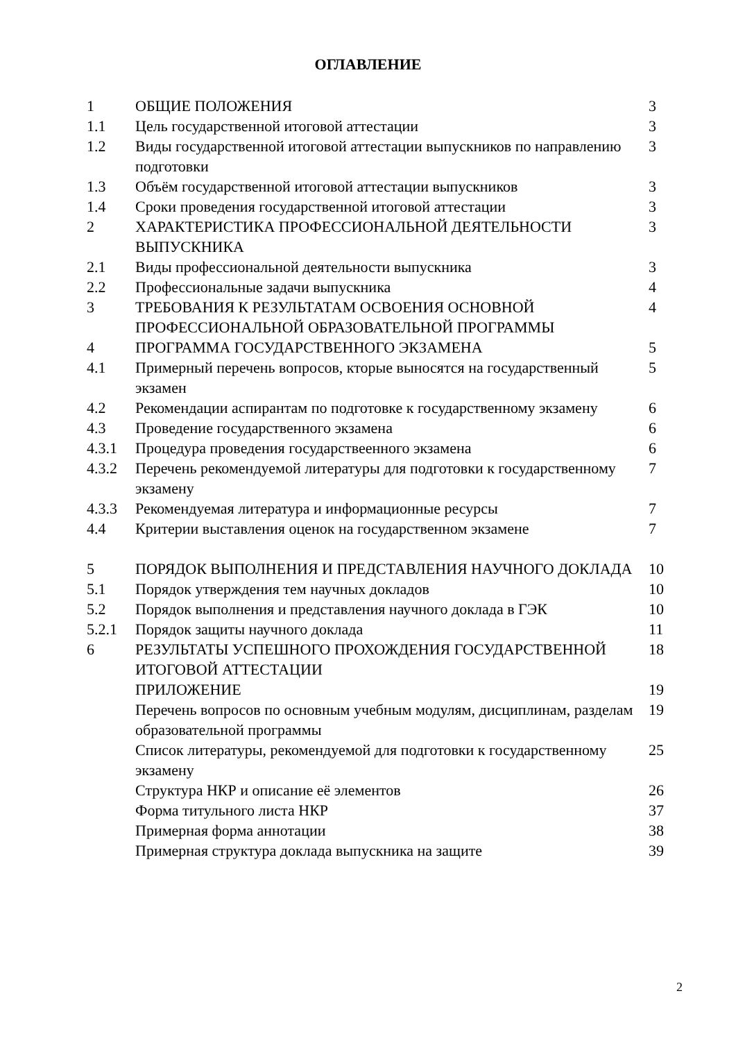ОГЛАВЛЕНИЕ
| 1 | ОБЩИЕ ПОЛОЖЕНИЯ | 3 |
| 1.1 | Цель государственной итоговой аттестации | 3 |
| 1.2 | Виды государственной итоговой аттестации выпускников по направлению подготовки | 3 |
| 1.3 | Объём государственной итоговой аттестации выпускников | 3 |
| 1.4 | Сроки проведения государственной итоговой аттестации | 3 |
| 2 | ХАРАКТЕРИСТИКА ПРОФЕССИОНАЛЬНОЙ ДЕЯТЕЛЬНОСТИ ВЫПУСКНИКА | 3 |
| 2.1 | Виды профессиональной деятельности выпускника | 3 |
| 2.2 | Профессиональные задачи выпускника | 4 |
| 3 | ТРЕБОВАНИЯ К РЕЗУЛЬТАТАМ ОСВОЕНИЯ ОСНОВНОЙ ПРОФЕССИОНАЛЬНОЙ ОБРАЗОВАТЕЛЬНОЙ ПРОГРАММЫ | 4 |
| 4 | ПРОГРАММА ГОСУДАРСТВЕННОГО ЭКЗАМЕНА | 5 |
| 4.1 | Примерный перечень вопросов, кторые выносятся на государственный экзамен | 5 |
| 4.2 | Рекомендации аспирантам по подготовке к государственному экзамену | 6 |
| 4.3 | Проведение государственного экзамена | 6 |
| 4.3.1 | Процедура проведения государствеенного экзамена | 6 |
| 4.3.2 | Перечень рекомендуемой литературы для подготовки к государственному экзамену | 7 |
| 4.3.3 | Рекомендуемая литература и информационные ресурсы | 7 |
| 4.4 | Критерии выставления оценок на государственном экзамене | 7 |
| 5 | ПОРЯДОК ВЫПОЛНЕНИЯ И ПРЕДСТАВЛЕНИЯ НАУЧНОГО ДОКЛАДА | 10 |
| 5.1 | Порядок утверждения тем научных докладов | 10 |
| 5.2 | Порядок выполнения и представления научного доклада в ГЭК | 10 |
| 5.2.1 | Порядок защиты научного доклада | 11 |
| 6 | РЕЗУЛЬТАТЫ УСПЕШНОГО ПРОХОЖДЕНИЯ ГОСУДАРСТВЕННОЙ ИТОГОВОЙ АТТЕСТАЦИИ | 18 |
| | ПРИЛОЖЕНИЕ | 19 |
| | Перечень вопросов по основным учебным модулям, дисциплинам, разделам образовательной программы | 19 |
| | Список литературы, рекомендуемой для подготовки к государственному экзамену | 25 |
| | Структура НКР и описание её элементов | 26 |
| | Форма титульного листа НКР | 37 |
| | Примерная форма аннотации | 38 |
| | Примерная структура доклада выпускника на защите | 39 |
2